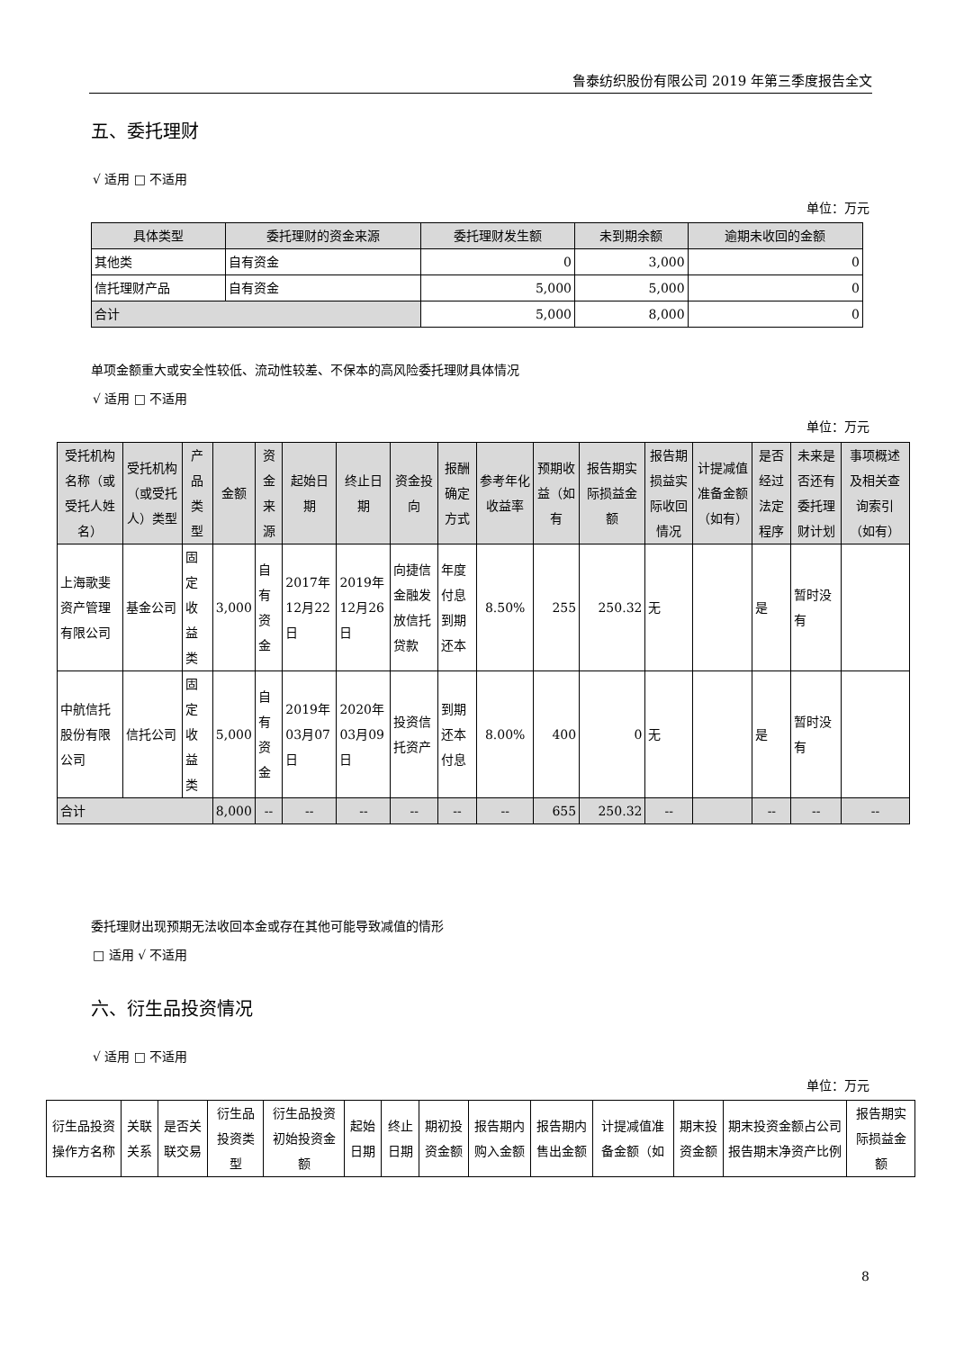鲁泰纺织股份有限公司 2019 年第三季度报告全文
五、委托理财
√ 适用 □ 不适用
单位：万元
| 具体类型 | 委托理财的资金来源 | 委托理财发生额 | 未到期余额 | 逾期未收回的金额 |
| --- | --- | --- | --- | --- |
| 其他类 | 自有资金 | 0 | 3,000 | 0 |
| 信托理财产品 | 自有资金 | 5,000 | 5,000 | 0 |
| 合计 | | 5,000 | 8,000 | 0 |
单项金额重大或安全性较低、流动性较差、不保本的高风险委托理财具体情况
√ 适用 □ 不适用
单位：万元
| 受托机构名称（或受托人姓名） | 受托机构（或受托人）类型 | 产品类型 | 金额 | 资金来源 | 起始日期 | 终止日期 | 资金投向 | 报酬确定方式 | 参考年化收益率 | 预期收益（如有 | 报告期实际损益金额 | 报告期损益实际收回情况 | 计提减值准备金额（如有） | 是否经过法定程序 | 未来是否还有委托理财计划 | 事项概述及相关查询索引（如有） |
| --- | --- | --- | --- | --- | --- | --- | --- | --- | --- | --- | --- | --- | --- | --- | --- | --- |
| 上海歌斐资产管理有限公司 | 基金公司 | 固定收益类 | 3,000 | 自有资金 | 2017年12月22日 | 2019年12月26日 | 向捷信金融发放信托贷款 | 年度付息到期还本 | 8.50% | 255 | 250.32 | 无 | | 是 | 暂时没有 | |
| 中航信托股份有限公司 | 信托公司 | 固定收益类 | 5,000 | 自有资金 | 2019年03月07日 | 2020年03月09日 | 投资信托资产 | 到期还本付息 | 8.00% | 400 | 0 | 无 | | 是 | 暂时没有 | |
| 合计 | | | 8,000 | -- | -- | -- | -- | -- | -- | 655 | 250.32 | -- | | -- | -- | -- |
委托理财出现预期无法收回本金或存在其他可能导致减值的情形
□ 适用 √ 不适用
六、衍生品投资情况
√ 适用 □ 不适用
单位：万元
| 衍生品投资操作方名称 | 关联关系 | 是否关联交易 | 衍生品投资类型 | 衍生品投资初始投资金额 | 起始日期 | 终止日期 | 期初投资金额 | 报告期内购入金额 | 报告期内售出金额 | 计提减值准备金额（如 | 期末投资金额 | 期末投资金额占公司报告期末净资产比例 | 报告期实际损益金额 |
| --- | --- | --- | --- | --- | --- | --- | --- | --- | --- | --- | --- | --- | --- |
8